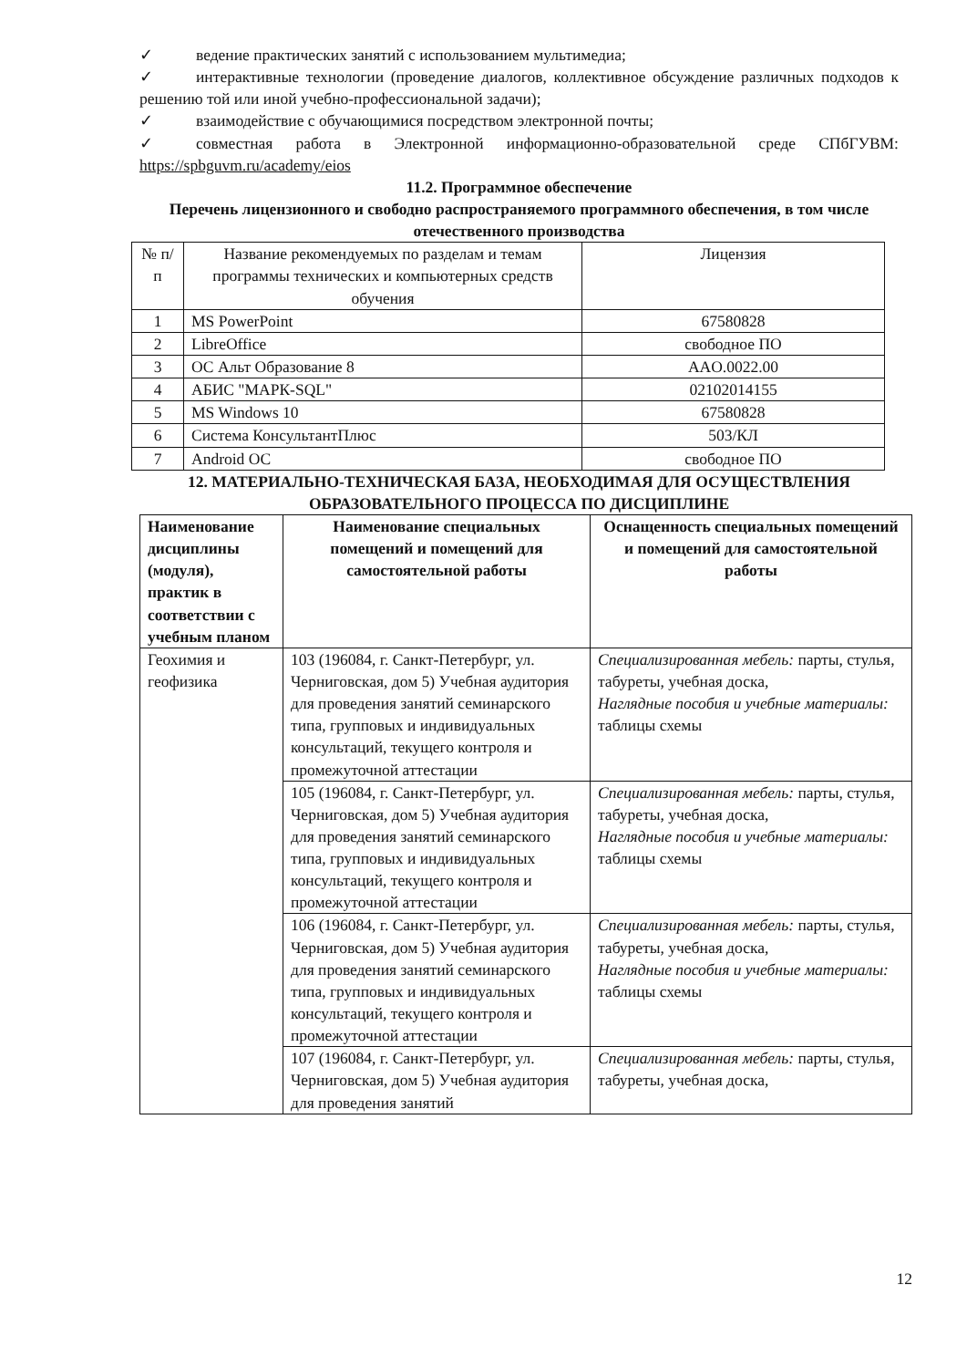✓ ведение практических занятий с использованием мультимедиа;
✓ интерактивные технологии (проведение диалогов, коллективное обсуждение различных подходов к решению той или иной учебно-профессиональной задачи);
✓ взаимодействие с обучающимися посредством электронной почты;
✓ совместная работа в Электронной информационно-образовательной среде СПбГУВМ: https://spbguvm.ru/academy/eios
11.2. Программное обеспечение
Перечень лицензионного и свободно распространяемого программного обеспечения, в том числе отечественного производства
| № п/п | Название рекомендуемых по разделам и темам программы технических и компьютерных средств обучения | Лицензия |
| 1 | MS PowerPoint | 67580828 |
| 2 | LibreOffice | свободное ПО |
| 3 | ОС Альт Образование 8 | AAO.0022.00 |
| 4 | АБИС "МАРК-SQL" | 02102014155 |
| 5 | MS Windows 10 | 67580828 |
| 6 | Система КонсультантПлюс | 503/КЛ |
| 7 | Android ОС | свободное ПО |
12. МАТЕРИАЛЬНО-ТЕХНИЧЕСКАЯ БАЗА, НЕОБХОДИМАЯ ДЛЯ ОСУЩЕСТВЛЕНИЯ ОБРАЗОВАТЕЛЬНОГО ПРОЦЕССА ПО ДИСЦИПЛИНЕ
| Наименование дисциплины (модуля), практик в соответствии с учебным планом | Наименование специальных помещений и помещений для самостоятельной работы | Оснащенность специальных помещений и помещений для самостоятельной работы |
| --- | --- | --- |
| Геохимия и геофизика | 103 (196084, г. Санкт-Петербург, ул. Черниговская, дом 5) Учебная аудитория для проведения занятий семинарского типа, групповых и индивидуальных консультаций, текущего контроля и промежуточной аттестации | Специализированная мебель: парты, стулья, табуреты, учебная доска, Наглядные пособия и учебные материалы: таблицы схемы |
| | 105 (196084, г. Санкт-Петербург, ул. Черниговская, дом 5) Учебная аудитория для проведения занятий семинарского типа, групповых и индивидуальных консультаций, текущего контроля и промежуточной аттестации | Специализированная мебель: парты, стулья, табуреты, учебная доска, Наглядные пособия и учебные материалы: таблицы схемы |
| | 106 (196084, г. Санкт-Петербург, ул. Черниговская, дом 5) Учебная аудитория для проведения занятий семинарского типа, групповых и индивидуальных консультаций, текущего контроля и промежуточной аттестации | Специализированная мебель: парты, стулья, табуреты, учебная доска, Наглядные пособия и учебные материалы: таблицы схемы |
| | 107 (196084, г. Санкт-Петербург, ул. Черниговская, дом 5) Учебная аудитория для проведения занятий | Специализированная мебель: парты, стулья, табуреты, учебная доска, |
12